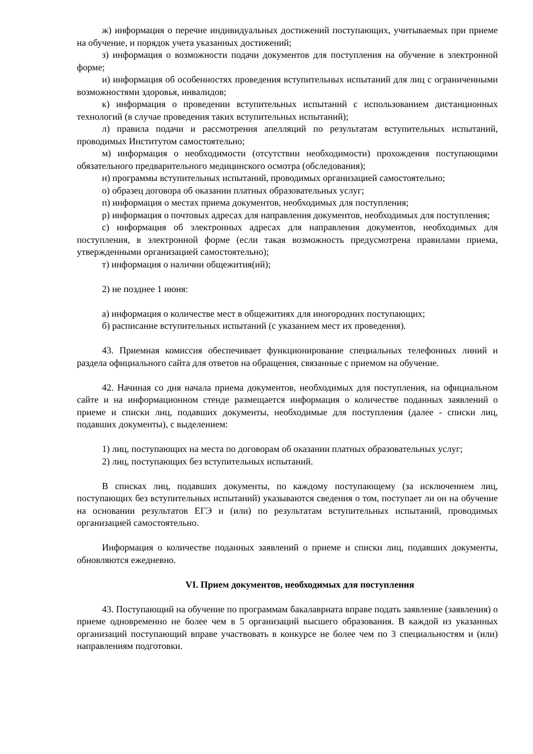ж) информация о перечне индивидуальных достижений поступающих, учитываемых при приеме на обучение, и порядок учета указанных достижений;
з) информация о возможности подачи документов для поступления на обучение в электронной форме;
и) информация об особенностях проведения вступительных испытаний для лиц с ограниченными возможностями здоровья, инвалидов;
к) информация о проведении вступительных испытаний с использованием дистанционных технологий (в случае проведения таких вступительных испытаний);
л) правила подачи и рассмотрения апелляций по результатам вступительных испытаний, проводимых Институтом самостоятельно;
м) информация о необходимости (отсутствии необходимости) прохождения поступающими обязательного предварительного медицинского осмотра (обследования);
н) программы вступительных испытаний, проводимых организацией самостоятельно;
о) образец договора об оказании платных образовательных услуг;
п) информация о местах приема документов, необходимых для поступления;
р) информация о почтовых адресах для направления документов, необходимых для поступления;
с) информация об электронных адресах для направления документов, необходимых для поступления, в электронной форме (если такая возможность предусмотрена правилами приема, утвержденными организацией самостоятельно);
т) информация о наличии общежития(ий);
2) не позднее 1 июня:
а) информация о количестве мест в общежитиях для иногородних поступающих;
б) расписание вступительных испытаний (с указанием мест их проведения).
43. Приемная комиссия обеспечивает функционирование специальных телефонных линий и раздела официального сайта для ответов на обращения, связанные с приемом на обучение.
42. Начиная со дня начала приема документов, необходимых для поступления, на официальном сайте и на информационном стенде размещается информация о количестве поданных заявлений о приеме и списки лиц, подавших документы, необходимые для поступления (далее - списки лиц, подавших документы), с выделением:
1) лиц, поступающих на места по договорам об оказании платных образовательных услуг;
2) лиц, поступающих без вступительных испытаний.
В списках лиц, подавших документы, по каждому поступающему (за исключением лиц, поступающих без вступительных испытаний) указываются сведения о том, поступает ли он на обучение на основании результатов ЕГЭ и (или) по результатам вступительных испытаний, проводимых организацией самостоятельно.
Информация о количестве поданных заявлений о приеме и списки лиц, подавших документы, обновляются ежедневно.
VI. Прием документов, необходимых для поступления
43. Поступающий на обучение по программам бакалавриата вправе подать заявление (заявления) о приеме одновременно не более чем в 5 организаций высшего образования. В каждой из указанных организаций поступающий вправе участвовать в конкурсе не более чем по 3 специальностям и (или) направлениям подготовки.